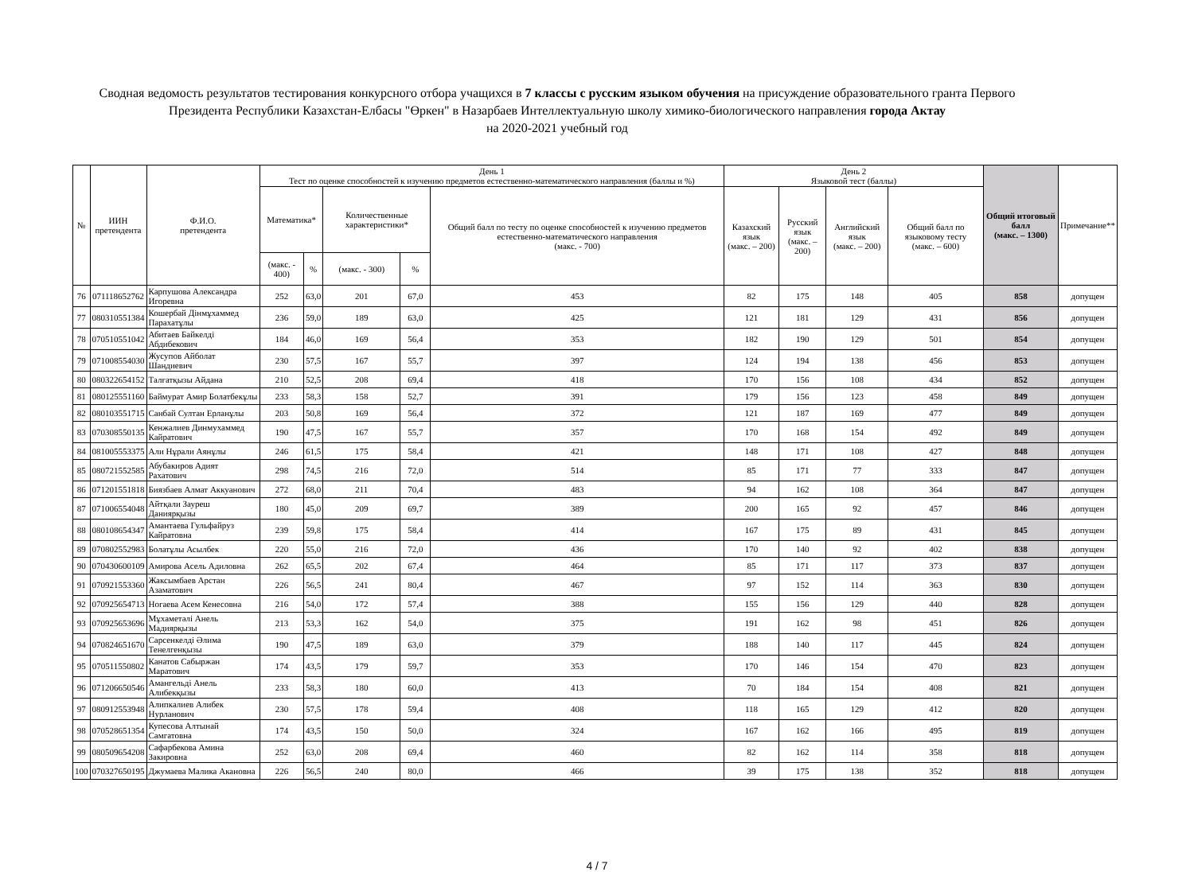Сводная ведомость результатов тестирования конкурсного отбора учащихся в 7 классы с русским языком обучения на присуждение образовательного гранта Первого Президента Республики Казахстан-Елбасы "Өркен" в Назарбаев Интеллектуальную школу химико-биологического направления города Актау
на 2020-2021 учебный год
| № | ИИН претендента | Ф.И.О. претендента | День 1 Тест по оценке способностей к изучению предметов естественно-математического направления (баллы и %) | | | | | День 2 Языковой тест (баллы) | | | | Общий итоговый балл (макс. – 1300) | Примечание** |
| --- | --- | --- | --- | --- | --- | --- | --- | --- | --- | --- | --- | --- | --- |
| | | | Математика* | | Количественные характеристики* | | Общий балл по тесту по оценке способностей к изучению предметов естественно-математического направления (макс. - 700) | Казахский язык (макс. – 200) | Русский язык (макс. – 200) | Английский язык (макс. – 200) | Общий балл по языковому тесту (макс. – 600) | | |
| | | | (макс. - 400) | % | (макс. - 300) | % | | | | | | | |
| 76 | 071118652762 | Карпушова Александра Игоревна | 252 | 63,0 | 201 | 67,0 | 453 | 82 | 175 | 148 | 405 | 858 | допущен |
| 77 | 080310551384 | Кошербай Дінмұхаммед Парахатұлы | 236 | 59,0 | 189 | 63,0 | 425 | 121 | 181 | 129 | 431 | 856 | допущен |
| 78 | 070510551042 | Абитаев Байкелді Абдибекович | 184 | 46,0 | 169 | 56,4 | 353 | 182 | 190 | 129 | 501 | 854 | допущен |
| 79 | 071008554030 | Жусупов Айболат Шандиевич | 230 | 57,5 | 167 | 55,7 | 397 | 124 | 194 | 138 | 456 | 853 | допущен |
| 80 | 080322654152 | Талғатқызы Айдана | 210 | 52,5 | 208 | 69,4 | 418 | 170 | 156 | 108 | 434 | 852 | допущен |
| 81 | 080125551160 | Баймурат Амир Болатбекұлы | 233 | 58,3 | 158 | 52,7 | 391 | 179 | 156 | 123 | 458 | 849 | допущен |
| 82 | 080103551715 | Санбай Султан Ерланұлы | 203 | 50,8 | 169 | 56,4 | 372 | 121 | 187 | 169 | 477 | 849 | допущен |
| 83 | 070308550135 | Кенжалиев Динмухаммед Кайратович | 190 | 47,5 | 167 | 55,7 | 357 | 170 | 168 | 154 | 492 | 849 | допущен |
| 84 | 081005553375 | Али Нұрали Аянұлы | 246 | 61,5 | 175 | 58,4 | 421 | 148 | 171 | 108 | 427 | 848 | допущен |
| 85 | 080721552585 | Абубакиров Адият Рахатович | 298 | 74,5 | 216 | 72,0 | 514 | 85 | 171 | 77 | 333 | 847 | допущен |
| 86 | 071201551818 | Биязбаев Алмат Аккуанович | 272 | 68,0 | 211 | 70,4 | 483 | 94 | 162 | 108 | 364 | 847 | допущен |
| 87 | 071006554048 | Айтқали Зауреш Даниярқызы | 180 | 45,0 | 209 | 69,7 | 389 | 200 | 165 | 92 | 457 | 846 | допущен |
| 88 | 080108654347 | Амантаева Гульфайруз Кайратовна | 239 | 59,8 | 175 | 58,4 | 414 | 167 | 175 | 89 | 431 | 845 | допущен |
| 89 | 070802552983 | Болатұлы Асылбек | 220 | 55,0 | 216 | 72,0 | 436 | 170 | 140 | 92 | 402 | 838 | допущен |
| 90 | 070430600109 | Амирова Асель Адиловна | 262 | 65,5 | 202 | 67,4 | 464 | 85 | 171 | 117 | 373 | 837 | допущен |
| 91 | 070921553360 | Жаксымбаев Арстан Азаматович | 226 | 56,5 | 241 | 80,4 | 467 | 97 | 152 | 114 | 363 | 830 | допущен |
| 92 | 070925654713 | Ногаева Асем Кенесовна | 216 | 54,0 | 172 | 57,4 | 388 | 155 | 156 | 129 | 440 | 828 | допущен |
| 93 | 070925653696 | Мұхаметәлі Анель Мадиярқызы | 213 | 53,3 | 162 | 54,0 | 375 | 191 | 162 | 98 | 451 | 826 | допущен |
| 94 | 070824651670 | Сарсенкелді Әлима Тенелгенқызы | 190 | 47,5 | 189 | 63,0 | 379 | 188 | 140 | 117 | 445 | 824 | допущен |
| 95 | 070511550802 | Канатов Сабыржан Маратович | 174 | 43,5 | 179 | 59,7 | 353 | 170 | 146 | 154 | 470 | 823 | допущен |
| 96 | 071206650546 | Амангельді Анель Алибекқызы | 233 | 58,3 | 180 | 60,0 | 413 | 70 | 184 | 154 | 408 | 821 | допущен |
| 97 | 080912553948 | Алипкалиев Алибек Нурланович | 230 | 57,5 | 178 | 59,4 | 408 | 118 | 165 | 129 | 412 | 820 | допущен |
| 98 | 070528651354 | Купесова Алтынай Самгатовна | 174 | 43,5 | 150 | 50,0 | 324 | 167 | 162 | 166 | 495 | 819 | допущен |
| 99 | 080509654208 | Сафарбекова Амина Закировна | 252 | 63,0 | 208 | 69,4 | 460 | 82 | 162 | 114 | 358 | 818 | допущен |
| 100 | 070327650195 | Джумаева Малика Акановна | 226 | 56,5 | 240 | 80,0 | 466 | 39 | 175 | 138 | 352 | 818 | допущен |
4 / 7